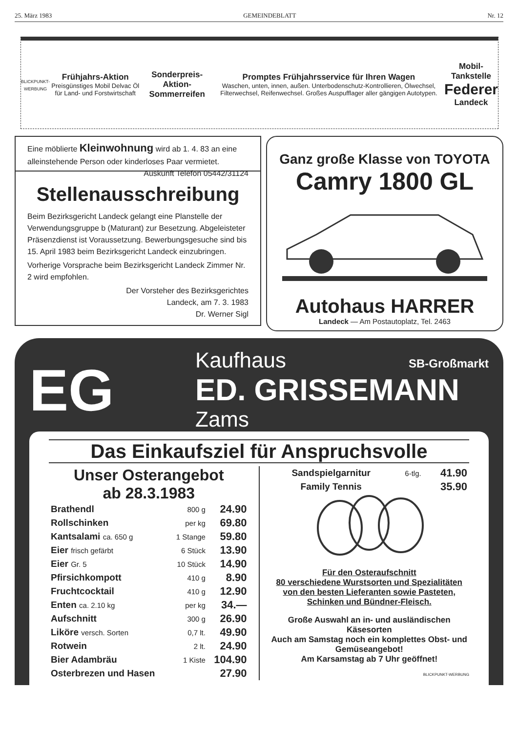25. März 1983 GEMEINDEBLATT Nr. 12
BLICKPUNKT-WERBUNG
Frühjahrs-Aktion
Preisgünstiges Mobil Delvac Öl für Land- und Forstwirtschaft
Sonderpreis-Aktion-Sommerreifen
Promptes Frühjahrsservice für Ihren Wagen
Waschen, unten, innen, außen. Unterbodenschutz-Kontrollieren, Ölwechsel, Filterwechsel, Reifenwechsel. Großes Auspufflager aller gängigen Autotypen.
Mobil-Tankstelle
Federer
Landeck
Eine möblierte Kleinwohnung wird ab 1. 4. 83 an eine alleinstehende Person oder kinderloses Paar vermietet. Auskunft Telefon 05442/31124
Stellenausschreibung
Beim Bezirksgericht Landeck gelangt eine Planstelle der Verwendungsgruppe b (Maturant) zur Besetzung. Abgeleisteter Präsenzdienst ist Voraussetzung. Bewerbungsgesuche sind bis 15. April 1983 beim Bezirksgericht Landeck einzubringen.
Vorherige Vorsprache beim Bezirksgericht Landeck Zimmer Nr. 2 wird empfohlen.
Der Vorsteher des Bezirksgerichtes
Landeck, am 7. 3. 1983
Dr. Werner Sigl
Ganz große Klasse von TOYOTA
Camry 1800 GL
Autohaus HARRER
Landeck — Am Postautoplatz, Tel. 2463
EG
Kaufhaus SB-Großmarkt
ED. GRISSEMANN
Zams
Das Einkaufsziel für Anspruchsvolle
Unser Osterangebot
ab 28.3.1983
| Brathendl | 800 g | 24.90 |
| Rollschinken | per kg | 69.80 |
| Kantsalami ca. 650 g | 1 Stange | 59.80 |
| Eier frisch gefärbt | 6 Stück | 13.90 |
| Eier Gr. 5 | 10 Stück | 14.90 |
| Pfirsichkompott | 410 g | 8.90 |
| Fruchtcocktail | 410 g | 12.90 |
| Enten ca. 2.10 kg | per kg | 34.— |
| Aufschnitt | 300 g | 26.90 |
| Liköre versch. Sorten | 0,7 lt. | 49.90 |
| Rotwein | 2 lt. | 24.90 |
| Bier Adambräu | 1 Kiste | 104.90 |
| Osterbrezen und Hasen | | 27.90 |
| Sandspielgarnitur | 6-tlg. | 41.90 |
| Family Tennis | | 35.90 |
Für den Osteraufschnitt
80 verschiedene Wurstsorten und Spezialitäten von den besten Lieferanten sowie Pasteten, Schinken und Bündner-Fleisch.
Große Auswahl an in- und ausländischen Käsesorten
Auch am Samstag noch ein komplettes Obst- und Gemüseangebot!
Am Karsamstag ab 7 Uhr geöffnet!
BLICKPUNKT-WERBUNG